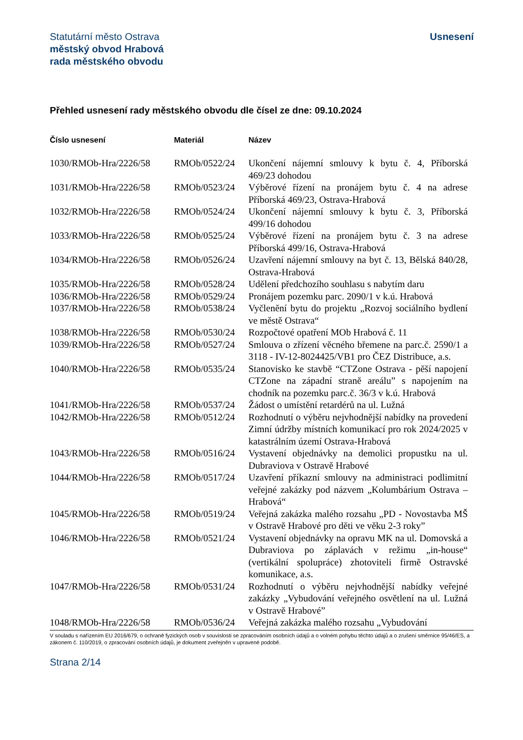Statutární město Ostrava
městský obvod Hrabová
rada městského obvodu
Usnesení
Přehled usnesení rady městského obvodu dle čísel ze dne: 09.10.2024
| Číslo usnesení | Materiál | Název |
| --- | --- | --- |
| 1030/RMOb-Hra/2226/58 | RMOb/0522/24 | Ukončení nájemní smlouvy k bytu č. 4, Příborská 469/23 dohodou |
| 1031/RMOb-Hra/2226/58 | RMOb/0523/24 | Výběrové řízení na pronájem bytu č. 4 na adrese Příborská 469/23, Ostrava-Hrabová |
| 1032/RMOb-Hra/2226/58 | RMOb/0524/24 | Ukončení nájemní smlouvy k bytu č. 3, Příborská 499/16 dohodou |
| 1033/RMOb-Hra/2226/58 | RMOb/0525/24 | Výběrové řízení na pronájem bytu č. 3 na adrese Příborská 499/16, Ostrava-Hrabová |
| 1034/RMOb-Hra/2226/58 | RMOb/0526/24 | Uzavření nájemní smlouvy na byt č. 13, Bělská 840/28, Ostrava-Hrabová |
| 1035/RMOb-Hra/2226/58 | RMOb/0528/24 | Udělení předchozího souhlasu s nabytím daru |
| 1036/RMOb-Hra/2226/58 | RMOb/0529/24 | Pronájem pozemku parc. 2090/1 v k.ú. Hrabová |
| 1037/RMOb-Hra/2226/58 | RMOb/0538/24 | Vyčlenění bytu do projektu „Rozvoj sociálního bydlení ve městě Ostrava“ |
| 1038/RMOb-Hra/2226/58 | RMOb/0530/24 | Rozpočtové opatření MOb Hrabová č. 11 |
| 1039/RMOb-Hra/2226/58 | RMOb/0527/24 | Smlouva o zřízení věcného břemene na parc.č. 2590/1 a 3118 - IV-12-8024425/VB1 pro ČEZ Distribuce, a.s. |
| 1040/RMOb-Hra/2226/58 | RMOb/0535/24 | Stanovisko ke stavbě “CTZone Ostrava - pěší napojení CTZone na západní straně areálu” s napojením na chodník na pozemku parc.č. 36/3 v k.ú. Hrabová |
| 1041/RMOb-Hra/2226/58 | RMOb/0537/24 | Žádost o umístění retardérů na ul. Lužná |
| 1042/RMOb-Hra/2226/58 | RMOb/0512/24 | Rozhodnutí o výběru nejvhodnější nabídky na provedení Zimní údržby místních komunikací pro rok 2024/2025 v katastrálním území Ostrava-Hrabová |
| 1043/RMOb-Hra/2226/58 | RMOb/0516/24 | Vystavení objednávky na demolici propustku na ul. Dubraviova v Ostravě Hrabové |
| 1044/RMOb-Hra/2226/58 | RMOb/0517/24 | Uzavření příkazní smlouvy na administraci podlimitní veřejné zakázky pod názvem „Kolumbárium Ostrava – Hrabová“ |
| 1045/RMOb-Hra/2226/58 | RMOb/0519/24 | Veřejná zakázka malého rozsahu „PD - Novostavba MŠ v Ostravě Hrabové pro děti ve věku 2-3 roky” |
| 1046/RMOb-Hra/2226/58 | RMOb/0521/24 | Vystavení objednávky na opravu MK na ul. Domovská a Dubraviova po záplavách v režimu „in-house“ (vertikální spolupráce) zhotoviteli firmě Ostravské komunikace, a.s. |
| 1047/RMOb-Hra/2226/58 | RMOb/0531/24 | Rozhodnutí o výběru nejvhodnější nabídky veřejné zakázky „Vybudování veřejného osvětlení na ul. Lužná v Ostravě Hrabové” |
| 1048/RMOb-Hra/2226/58 | RMOb/0536/24 | Veřejná zakázka malého rozsahu „Vybudování |
V souladu s nařízením EU 2016/679, o ochraně fyzických osob v souvislosti se zpracováním osobních údajů a o volném pohybu těchto údajů a o zrušení směrnice 95/46/ES, a zákonem č. 110/2019, o zpracování osobních údajů, je dokument zveřejněn v upravené podobě.
Strana 2/14